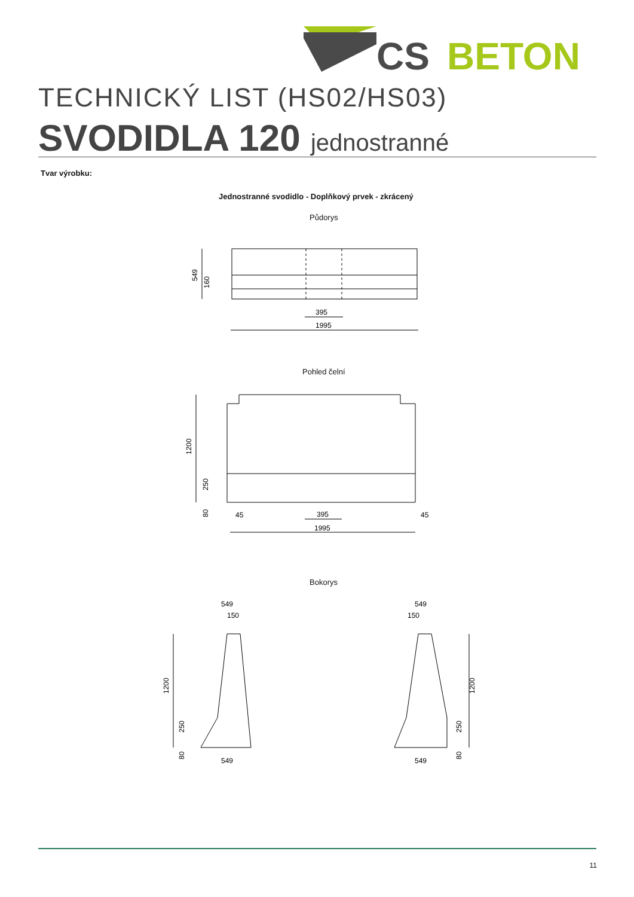CS
BETON
TECHNICKÝ LIST (HS02/HS03)
SVODIDLA 120 jednostranné
Tvar výrobku:
Jednostranné svodidlo - Doplňkový prvek - zkrácený
Půdorys
395
1995
549
160
Pohled čelní
1200
250
80
45
395
1995
45
Bokorys
549
150
549
549
150
549
1200
250
80
1200
250
80
11